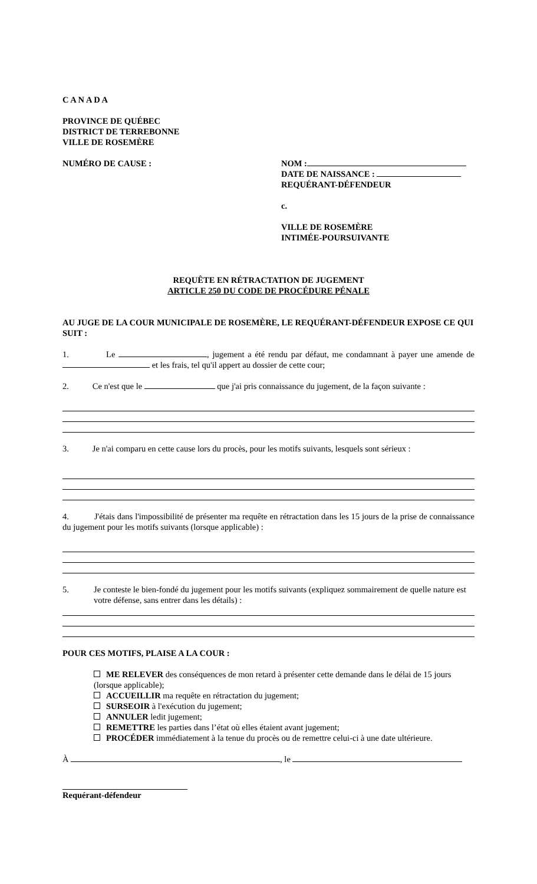C A N A D A
PROVINCE DE QUÉBEC
DISTRICT DE TERREBONNE
VILLE DE ROSEMÈRE
NUMÉRO DE CAUSE : NOM :
DATE DE NAISSANCE :
REQUÉRANT-DÉFENDEUR
c.
VILLE DE ROSEMÈRE
INTIMÉE-POURSUIVANTE
REQUÊTE EN RÉTRACTATION DE JUGEMENT
ARTICLE 250 DU CODE DE PROCÉDURE PÉNALE
AU JUGE DE LA COUR MUNICIPALE DE ROSEMÈRE, LE REQUÉRANT-DÉFENDEUR EXPOSE CE QUI SUIT :
1. Le , jugement a été rendu par défaut, me condamnant à payer une amende de et les frais, tel qu'il appert au dossier de cette cour;
2. Ce n'est que le que j'ai pris connaissance du jugement, de la façon suivante :
3. Je n'ai comparu en cette cause lors du procès, pour les motifs suivants, lesquels sont sérieux :
4. J'étais dans l'impossibilité de présenter ma requête en rétractation dans les 15 jours de la prise de connaissance du jugement pour les motifs suivants (lorsque applicable) :
5. Je conteste le bien-fondé du jugement pour les motifs suivants (expliquez sommairement de quelle nature est votre défense, sans entrer dans les détails) :
POUR CES MOTIFS, PLAISE A LA COUR :
ME RELEVER des conséquences de mon retard à présenter cette demande dans le délai de 15 jours (lorsque applicable);
ACCUEILLIR ma requête en rétractation du jugement;
SURSEOIR à l'exécution du jugement;
ANNULER ledit jugement;
REMETTRE les parties dans l’état où elles étaient avant jugement;
PROCÉDER immédiatement à la tenue du procès ou de remettre celui-ci à une date ultérieure.
À , le
Requérant-défendeur